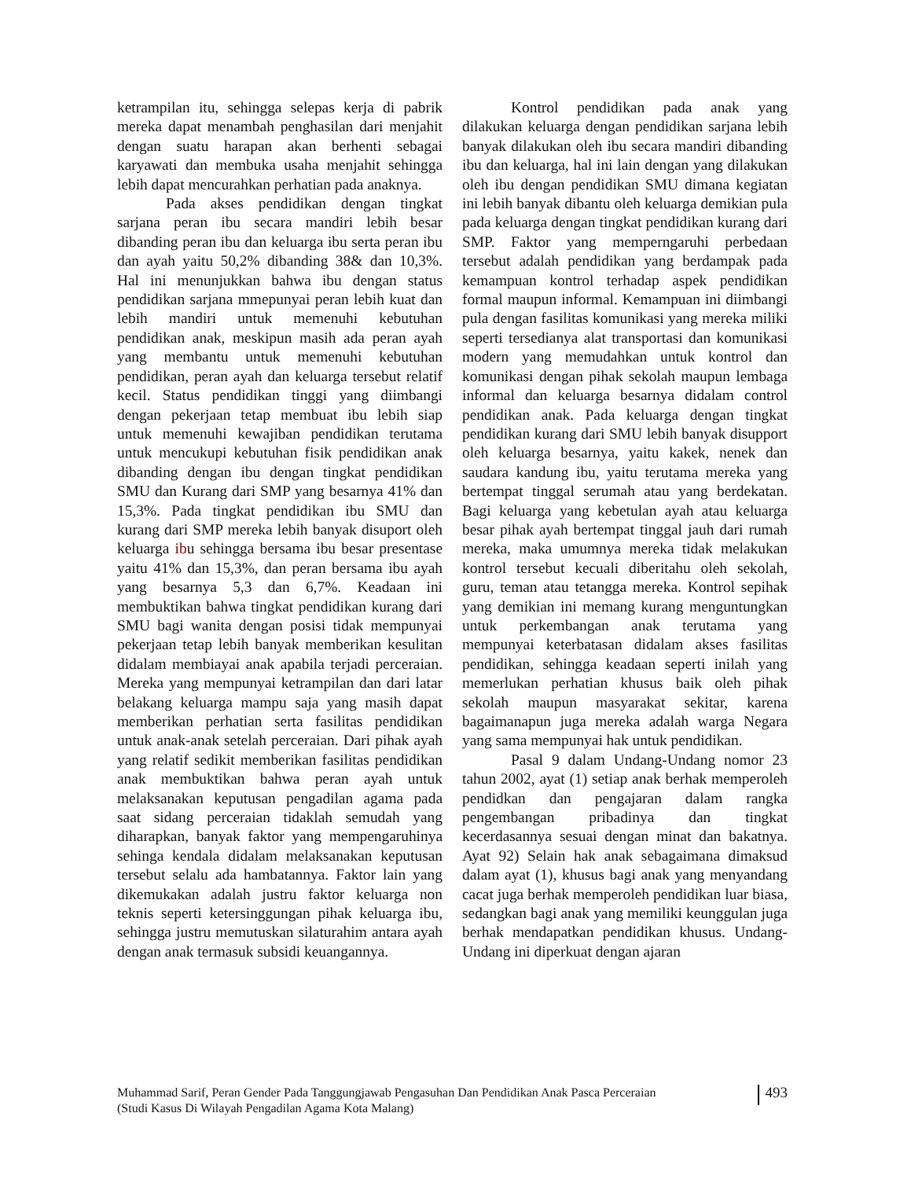ketrampilan itu, sehingga selepas kerja di pabrik mereka dapat menambah penghasilan dari menjahit dengan suatu harapan akan berhenti sebagai karyawati dan membuka usaha menjahit sehingga lebih dapat mencurahkan perhatian pada anaknya.
Pada akses pendidikan dengan tingkat sarjana peran ibu secara mandiri lebih besar dibanding peran ibu dan keluarga ibu serta peran ibu dan ayah yaitu 50,2% dibanding 38& dan 10,3%. Hal ini menunjukkan bahwa ibu dengan status pendidikan sarjana mmepunyai peran lebih kuat dan lebih mandiri untuk memenuhi kebutuhan pendidikan anak, meskipun masih ada peran ayah yang membantu untuk memenuhi kebutuhan pendidikan, peran ayah dan keluarga tersebut relatif kecil. Status pendidikan tinggi yang diimbangi dengan pekerjaan tetap membuat ibu lebih siap untuk memenuhi kewajiban pendidikan terutama untuk mencukupi kebutuhan fisik pendidikan anak dibanding dengan ibu dengan tingkat pendidikan SMU dan Kurang dari SMP yang besarnya 41% dan 15,3%. Pada tingkat pendidikan ibu SMU dan kurang dari SMP mereka lebih banyak disuport oleh keluarga ibu sehingga bersama ibu besar presentase yaitu 41% dan 15,3%, dan peran bersama ibu ayah yang besarnya 5,3 dan 6,7%. Keadaan ini membuktikan bahwa tingkat pendidikan kurang dari SMU bagi wanita dengan posisi tidak mempunyai pekerjaan tetap lebih banyak memberikan kesulitan didalam membiayai anak apabila terjadi perceraian. Mereka yang mempunyai ketrampilan dan dari latar belakang keluarga mampu saja yang masih dapat memberikan perhatian serta fasilitas pendidikan untuk anak-anak setelah perceraian. Dari pihak ayah yang relatif sedikit memberikan fasilitas pendidikan anak membuktikan bahwa peran ayah untuk melaksanakan keputusan pengadilan agama pada saat sidang perceraian tidaklah semudah yang diharapkan, banyak faktor yang mempengaruhinya sehinga kendala didalam melaksanakan keputusan tersebut selalu ada hambatannya. Faktor lain yang dikemukakan adalah justru faktor keluarga non teknis seperti ketersinggungan pihak keluarga ibu, sehingga justru memutuskan silaturahim antara ayah dengan anak termasuk subsidi keuangannya.
Kontrol pendidikan pada anak yang dilakukan keluarga dengan pendidikan sarjana lebih banyak dilakukan oleh ibu secara mandiri dibanding ibu dan keluarga, hal ini lain dengan yang dilakukan oleh ibu dengan pendidikan SMU dimana kegiatan ini lebih banyak dibantu oleh keluarga demikian pula pada keluarga dengan tingkat pendidikan kurang dari SMP. Faktor yang memperngaruhi perbedaan tersebut adalah pendidikan yang berdampak pada kemampuan kontrol terhadap aspek pendidikan formal maupun informal. Kemampuan ini diimbangi pula dengan fasilitas komunikasi yang mereka miliki seperti tersedianya alat transportasi dan komunikasi modern yang memudahkan untuk kontrol dan komunikasi dengan pihak sekolah maupun lembaga informal dan keluarga besarnya didalam control pendidikan anak. Pada keluarga dengan tingkat pendidikan kurang dari SMU lebih banyak disupport oleh keluarga besarnya, yaitu kakek, nenek dan saudara kandung ibu, yaitu terutama mereka yang bertempat tinggal serumah atau yang berdekatan. Bagi keluarga yang kebetulan ayah atau keluarga besar pihak ayah bertempat tinggal jauh dari rumah mereka, maka umumnya mereka tidak melakukan kontrol tersebut kecuali diberitahu oleh sekolah, guru, teman atau tetangga mereka. Kontrol sepihak yang demikian ini memang kurang menguntungkan untuk perkembangan anak terutama yang mempunyai keterbatasan didalam akses fasilitas pendidikan, sehingga keadaan seperti inilah yang memerlukan perhatian khusus baik oleh pihak sekolah maupun masyarakat sekitar, karena bagaimanapun juga mereka adalah warga Negara yang sama mempunyai hak untuk pendidikan.
Pasal 9 dalam Undang-Undang nomor 23 tahun 2002, ayat (1) setiap anak berhak memperoleh pendidkan dan pengajaran dalam rangka pengembangan pribadinya dan tingkat kecerdasannya sesuai dengan minat dan bakatnya. Ayat 92) Selain hak anak sebagaimana dimaksud dalam ayat (1), khusus bagi anak yang menyandang cacat juga berhak memperoleh pendidikan luar biasa, sedangkan bagi anak yang memiliki keunggulan juga berhak mendapatkan pendidikan khusus. Undang-Undang ini diperkuat dengan ajaran
Muhammad Sarif, Peran Gender Pada Tanggungjawab Pengasuhan Dan Pendidikan Anak Pasca Perceraian
(Studi Kasus Di Wilayah Pengadilan Agama Kota Malang)
493